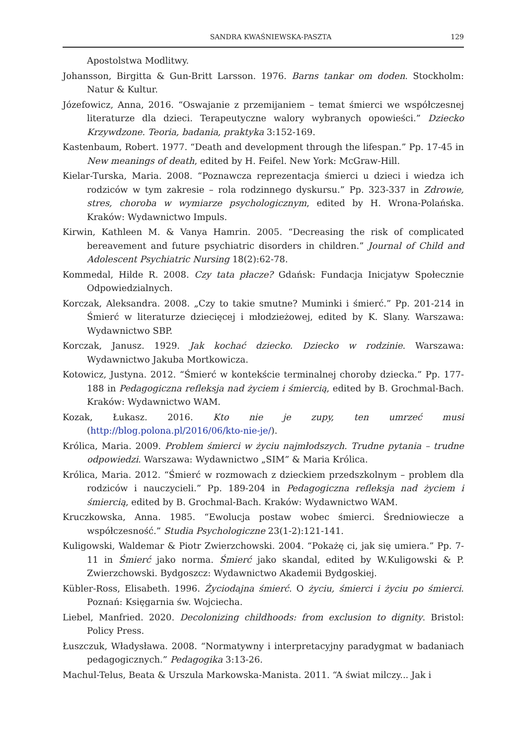SANDRA KWAŚNIEWSKA-PASZTA 129
Apostolstwa Modlitwy.
Johansson, Birgitta & Gun-Britt Larsson. 1976. Barns tankar om doden. Stockholm: Natur & Kultur.
Józefowicz, Anna, 2016. “Oswajanie z przemijaniem – temat śmierci we współczesnej literaturze dla dzieci. Terapeutyczne walory wybranych opowieści.” Dziecko Krzywdzone. Teoria, badania, praktyka 3:152-169.
Kastenbaum, Robert. 1977. “Death and development through the lifespan.” Pp. 17-45 in New meanings of death, edited by H. Feifel. New York: McGraw-Hill.
Kielar-Turska, Maria. 2008. “Poznawcza reprezentacja śmierci u dzieci i wiedza ich rodziców w tym zakresie – rola rodzinnego dyskursu.” Pp. 323-337 in Zdrowie, stres, choroba w wymiarze psychologicznym, edited by H. Wrona-Polańska. Kraków: Wydawnictwo Impuls.
Kirwin, Kathleen M. & Vanya Hamrin. 2005. “Decreasing the risk of complicated bereavement and future psychiatric disorders in children.” Journal of Child and Adolescent Psychiatric Nursing 18(2):62-78.
Kommedal, Hilde R. 2008. Czy tata płacze? Gdańsk: Fundacja Inicjatyw Społecznie Odpowiedzialnych.
Korczak, Aleksandra. 2008. „Czy to takie smutne? Muminki i śmierć.” Pp. 201-214 in Śmierć w literaturze dziecięcej i młodzieżowej, edited by K. Slany. Warszawa: Wydawnictwo SBP.
Korczak, Janusz. 1929. Jak kochać dziecko. Dziecko w rodzinie. Warszawa: Wydawnictwo Jakuba Mortkowicza.
Kotowicz, Justyna. 2012. “Śmierć w kontekście terminalnej choroby dziecka.” Pp. 177-188 in Pedagogiczna refleksja nad życiem i śmiercią, edited by B. Grochmal-Bach. Kraków: Wydawnictwo WAM.
Kozak, Łukasz. 2016. Kto nie je zupy, ten umrzeć musi (http://blog.polona.pl/2016/06/kto-nie-je/).
Królica, Maria. 2009. Problem śmierci w życiu najmłodszych. Trudne pytania – trudne odpowiedzi. Warszawa: Wydawnictwo „SIM” & Maria Królica.
Królica, Maria. 2012. “Śmierć w rozmowach z dzieckiem przedszkolnym – problem dla rodziców i nauczycieli.” Pp. 189-204 in Pedagogiczna refleksja nad życiem i śmiercią, edited by B. Grochmal-Bach. Kraków: Wydawnictwo WAM.
Kruczkowska, Anna. 1985. “Ewolucja postaw wobec śmierci. Średniowiecze a współczesność.” Studia Psychologiczne 23(1-2):121-141.
Kuligowski, Waldemar & Piotr Zwierzchowski. 2004. “Pokażę ci, jak się umiera.” Pp. 7-11 in Śmierć jako norma. Śmierć jako skandal, edited by W.Kuligowski & P. Zwierzchowski. Bydgoszcz: Wydawnictwo Akademii Bydgoskiej.
Kübler-Ross, Elisabeth. 1996. Życiodajna śmierć. O życiu, śmierci i życiu po śmierci. Poznań: Księgarnia św. Wojciecha.
Liebel, Manfried. 2020. Decolonizing childhoods: from exclusion to dignity. Bristol: Policy Press.
Łuszczuk, Władysława. 2008. “Normatywny i interpretacyjny paradygmat w badaniach pedagogicznych.” Pedagogika 3:13-26.
Machul-Telus, Beata & Urszula Markowska-Manista. 2011. “A świat milczy... Jak i